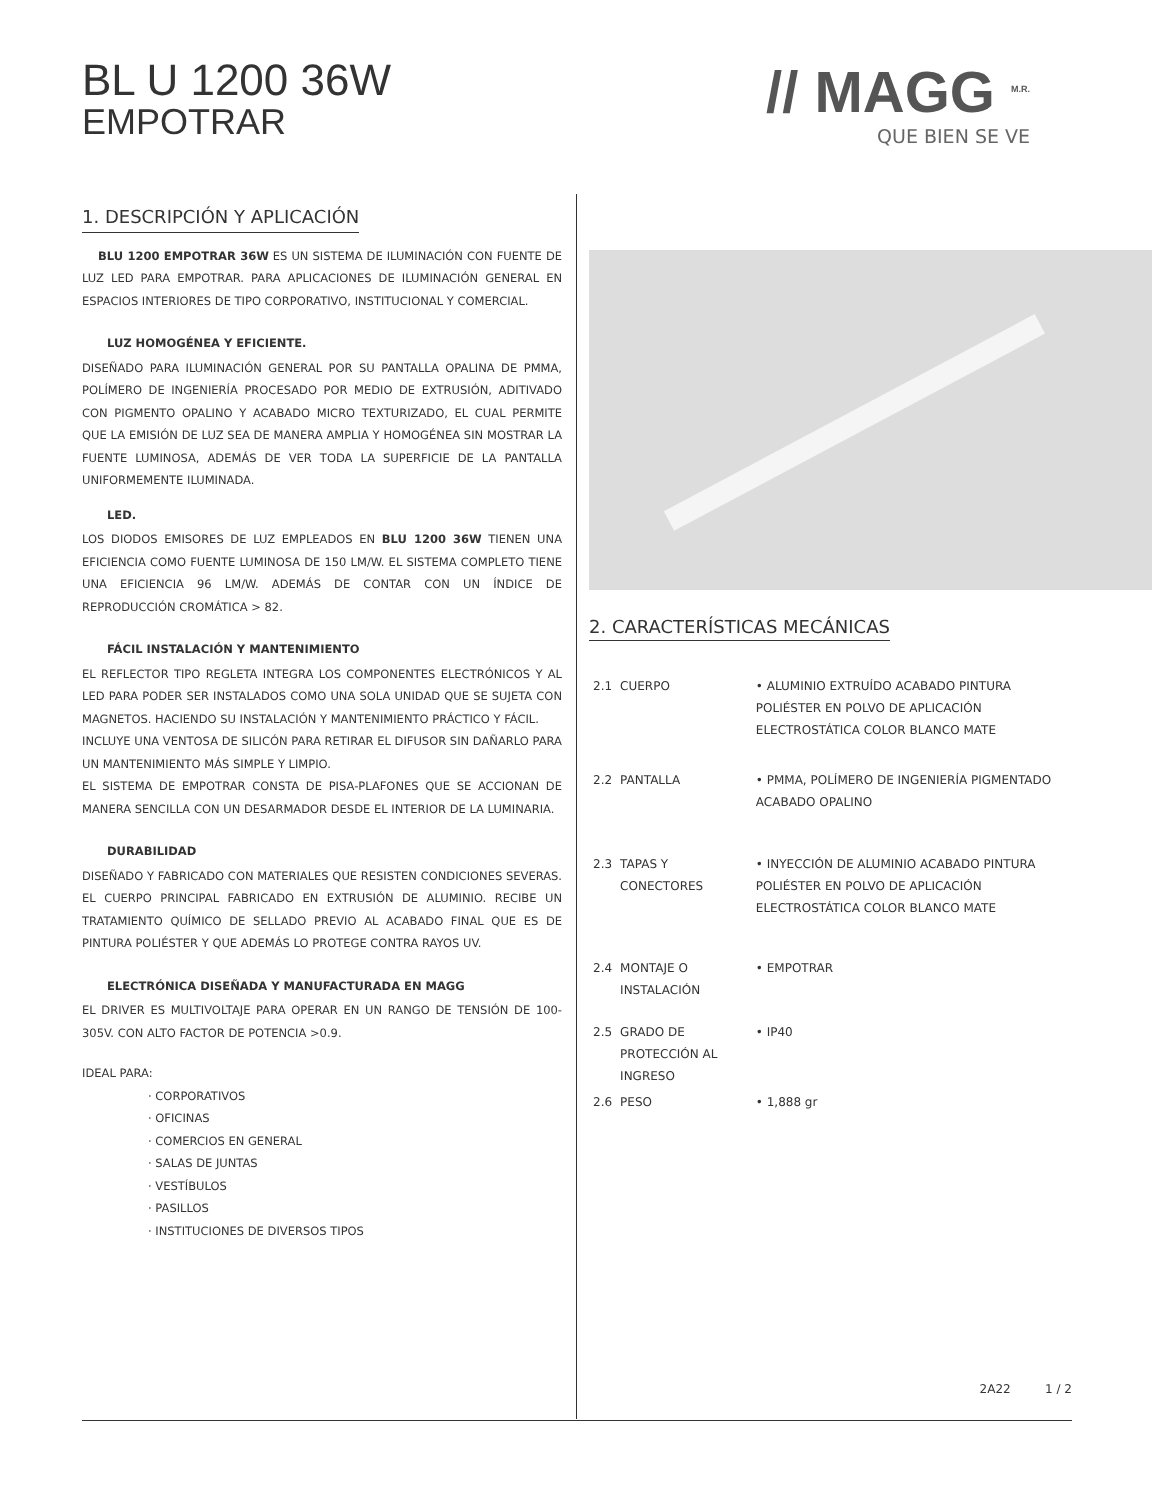BL U 1200 36W
EMPOTRAR
// MAGG <sup>M.R.</sup>
QUE BIEN SE VE
1. DESCRIPCIÓN Y APLICACIÓN
BLU 1200 EMPOTRAR 36W ES UN SISTEMA DE ILUMINACIÓN CON FUENTE DE LUZ LED PARA EMPOTRAR. PARA APLICACIONES DE ILUMINACIÓN GENERAL EN ESPACIOS INTERIORES DE TIPO CORPORATIVO, INSTITUCIONAL Y COMERCIAL.
LUZ HOMOGÉNEA Y EFICIENTE.
DISEÑADO PARA ILUMINACIÓN GENERAL POR SU PANTALLA OPALINA DE PMMA, POLÍMERO DE INGENIERÍA PROCESADO POR MEDIO DE EXTRUSIÓN, ADITIVADO CON PIGMENTO OPALINO Y ACABADO MICRO TEXTURIZADO, EL CUAL PERMITE QUE LA EMISIÓN DE LUZ SEA DE MANERA AMPLIA Y HOMOGÉNEA SIN MOSTRAR LA FUENTE LUMINOSA, ADEMÁS DE VER TODA LA SUPERFICIE DE LA PANTALLA UNIFORMEMENTE ILUMINADA.
LED.
LOS DIODOS EMISORES DE LUZ EMPLEADOS EN BLU 1200 36W TIENEN UNA EFICIENCIA COMO FUENTE LUMINOSA DE 150 LM/W. EL SISTEMA COMPLETO TIENE UNA EFICIENCIA 96 LM/W. ADEMÁS DE CONTAR CON UN ÍNDICE DE REPRODUCCIÓN CROMÁTICA > 82.
FÁCIL INSTALACIÓN Y MANTENIMIENTO
EL REFLECTOR TIPO REGLETA INTEGRA LOS COMPONENTES ELECTRÓNICOS Y AL LED PARA PODER SER INSTALADOS COMO UNA SOLA UNIDAD QUE SE SUJETA CON MAGNETOS. HACIENDO SU INSTALACIÓN Y MANTENIMIENTO PRÁCTICO Y FÁCIL.
INCLUYE UNA VENTOSA DE SILICÓN PARA RETIRAR EL DIFUSOR SIN DAÑARLO PARA UN MANTENIMIENTO MÁS SIMPLE Y LIMPIO.
EL SISTEMA DE EMPOTRAR CONSTA DE PISA-PLAFONES QUE SE ACCIONAN DE MANERA SENCILLA CON UN DESARMADOR DESDE EL INTERIOR DE LA LUMINARIA.
DURABILIDAD
DISEÑADO Y FABRICADO CON MATERIALES QUE RESISTEN CONDICIONES SEVERAS. EL CUERPO PRINCIPAL FABRICADO EN EXTRUSIÓN DE ALUMINIO. RECIBE UN TRATAMIENTO QUÍMICO DE SELLADO PREVIO AL ACABADO FINAL QUE ES DE PINTURA POLIÉSTER Y QUE ADEMÁS LO PROTEGE CONTRA RAYOS UV.
ELECTRÓNICA DISEÑADA Y MANUFACTURADA EN MAGG
EL DRIVER ES MULTIVOLTAJE PARA OPERAR EN UN RANGO DE TENSIÓN DE 100-305V. CON ALTO FACTOR DE POTENCIA >0.9.
IDEAL PARA:
· CORPORATIVOS
· OFICINAS
· COMERCIOS EN GENERAL
· SALAS DE JUNTAS
· VESTÍBULOS
· PASILLOS
· INSTITUCIONES DE DIVERSOS TIPOS
2. CARACTERÍSTICAS MECÁNICAS
| 2.1 | CUERPO | • ALUMINIO EXTRUÍDO ACABADO PINTURA POLIÉSTER EN POLVO DE APLICACIÓN ELECTROSTÁTICA COLOR BLANCO MATE |
| 2.2 | PANTALLA | • PMMA, POLÍMERO DE INGENIERÍA PIGMENTADO ACABADO OPALINO |
| 2.3 | TAPAS Y CONECTORES | • INYECCIÓN DE ALUMINIO ACABADO PINTURA POLIÉSTER EN POLVO DE APLICACIÓN ELECTROSTÁTICA COLOR BLANCO MATE |
| 2.4 | MONTAJE O INSTALACIÓN | • EMPOTRAR |
| 2.5 | GRADO DE PROTECCIÓN AL INGRESO | • IP40 |
| 2.6 | PESO | • 1,888 gr |
2A22 1 / 2